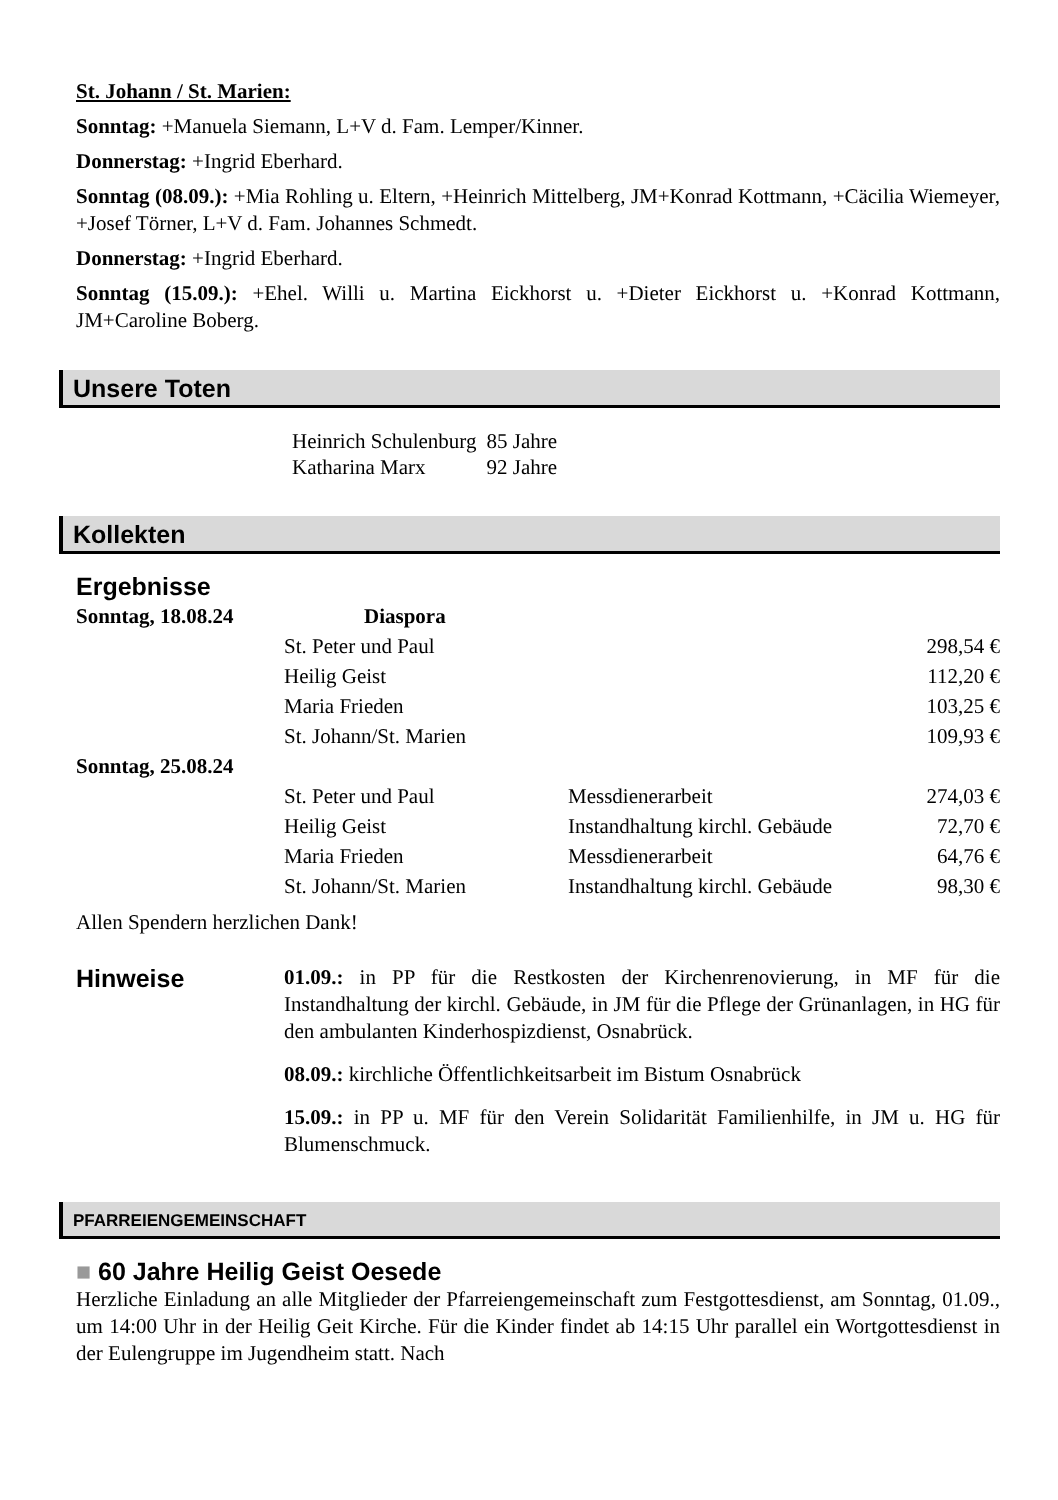St. Johann / St. Marien:
Sonntag: +Manuela Siemann, L+V d. Fam. Lemper/Kinner.
Donnerstag: +Ingrid Eberhard.
Sonntag (08.09.): +Mia Rohling u. Eltern, +Heinrich Mittelberg, JM+Konrad Kottmann, +Cäcilia Wiemeyer, +Josef Törner, L+V d. Fam. Johannes Schmedt.
Donnerstag: +Ingrid Eberhard.
Sonntag (15.09.): +Ehel. Willi u. Martina Eickhorst u. +Dieter Eickhorst u. +Konrad Kottmann, JM+Caroline Boberg.
Unsere Toten
| Heinrich Schulenburg | 85 Jahre |
| Katharina Marx | 92 Jahre |
Kollekten
Ergebnisse
| Sonntag, 18.08.24 | Diaspora | | |
| | St. Peter und Paul | | 298,54 € |
| | Heilig Geist | | 112,20 € |
| | Maria Frieden | | 103,25 € |
| | St. Johann/St. Marien | | 109,93 € |
| Sonntag, 25.08.24 | | | |
| | St. Peter und Paul | Messdienerarbeit | 274,03 € |
| | Heilig Geist | Instandhaltung kirchl. Gebäude | 72,70 € |
| | Maria Frieden | Messdienerarbeit | 64,76 € |
| | St. Johann/St. Marien | Instandhaltung kirchl. Gebäude | 98,30 € |
Allen Spendern herzlichen Dank!
Hinweise
01.09.: in PP für die Restkosten der Kirchenrenovierung, in MF für die Instandhaltung der kirchl. Gebäude, in JM für die Pflege der Grünanlagen, in HG für den ambulanten Kinderhospizdienst, Osnabrück.
08.09.: kirchliche Öffentlichkeitsarbeit im Bistum Osnabrück
15.09.: in PP u. MF für den Verein Solidarität Familienhilfe, in JM u. HG für Blumenschmuck.
PFARREIENGEMEINSCHAFT
■ 60 Jahre Heilig Geist Oesede
Herzliche Einladung an alle Mitglieder der Pfarreiengemeinschaft zum Festgottesdienst, am Sonntag, 01.09., um 14:00 Uhr in der Heilig Geit Kirche. Für die Kinder findet ab 14:15 Uhr parallel ein Wortgottesdienst in der Eulengruppe im Jugendheim statt. Nach